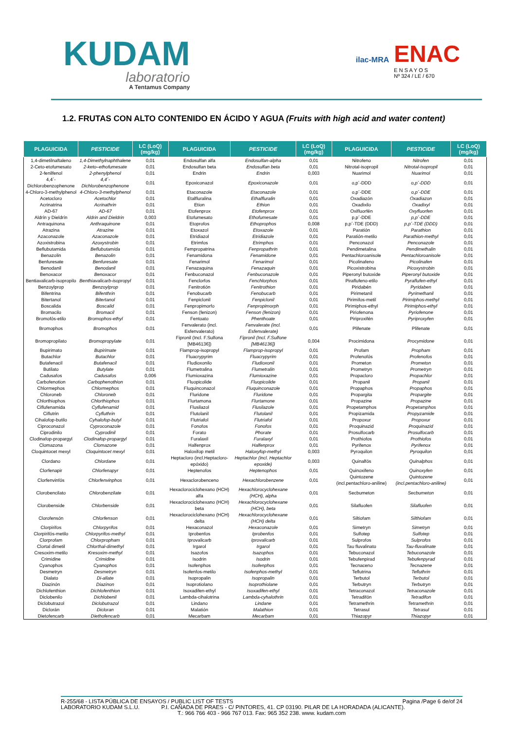KUDAM
laboratorio
A Tentamus Company
ilac-MRA
ENAC
E N S A Y O S
Nº 324 / LE / 670
1.2. FRUTAS CON ALTO CONTENIDO EN ÁCIDO Y AGUA (Fruits with high acid and water content)
| PLAGUICIDA | PESTICIDE | LC (LoQ) (mg/kg) | PLAGUICIDA | PESTICIDE | LC (LoQ) (mg/kg) | PLAGUICIDA | PESTICIDE | LC (LoQ) (mg/kg) |
| --- | --- | --- | --- | --- | --- | --- | --- | --- |
| 1,4-dimetilnaftaleno | 1,4-Dimethylnaphthalene | 0,01 | Endosulfan alfa | Endosulfan-alpha | 0,01 | Nitrofeno | Nitrofen | 0,01 |
| 2-Ceto-etofumesato | 2-keto–ethofumesate | 0,01 | Endosulfan beta | Endosulfan beta | 0,01 | Nitrotal-isopropil | Nitrotal-isopropil | 0,01 |
| 2-fenilfenol | 2-phenylphenol | 0,01 | Endrin | Endrin | 0,003 | Nuarimol | Nuarimol | 0,01 |
| 4,4´-Dichlorobenzophenone | 4,4´-Dichlorobenzophenone | 0,01 | Epoxiconazol | Epoxiconazole | 0,01 | o,p´-DDD | o,p´-DDD | 0,01 |
| 4-Chloro-3-methylphenol | 4-Chloro-3-methylphenol | 0,01 | Etaconazole | Etaconazole | 0,01 | o,p´-DDE | o,p´-DDE | 0,01 |
| Acetocloro | Acetochlor | 0,01 | Etalfluralina | Ethalfluralin | 0,01 | Oxadiazón | Oxadiazon | 0,01 |
| Acrinatrina | Acrinathrin | 0,01 | Etion | Ethion | 0,01 | Oxadixilo | Oxadixyl | 0,01 |
| AD-67 | AD-67 | 0,01 | Etofenprox | Etofenprox | 0,01 | Oxifluorfén | Oxyfluorfen | 0,01 |
| Aldrín y Dieldrín | Aldrin and Dieldrin | 0,003 | Etofumesato | Ethofumesate | 0,01 | p,p´-DDE | p,p´-DDE | 0,01 |
| Antraquinona | Anthraquinone | 0,01 | Etoprofos | Ethoprophos | 0,008 | p,p´-TDE (DDD) | p,p´-TDE (DDD) | 0,01 |
| Atrazina | Atrazine | 0,01 | Etoxazol | Etoxazole | 0,01 | Paratión | Parathion | 0,01 |
| Azaconazole | Azaconazole | 0,01 | Etridiazol | Etridiazole | 0,01 | Paratión-metilo | Parathion-methyl | 0,01 |
| Azoxistrobina | Azoxystrobin | 0,01 | Etrimfos | Etrimphos | 0,01 | Penconazol | Penconazole | 0,01 |
| Beflubutamida | Beflubutamida | 0,01 | Fempropatrina | Fenpropathrin | 0,01 | Pendimetalina | Pendimethalin | 0,01 |
| Benazolin | Benazolin | 0,01 | Fenamidona | Fenamidone | 0,01 | Pentachloroanisole | Pentachloroanisole | 0,01 |
| Benfuresate | Benfuresate | 0,01 | Fenarimol | Fenarimol | 0,01 | Picolinafeno | Picolinafen | 0,01 |
| Benodanil | Benodanil | 0,01 | Fenazaquina | Fenazaquin | 0,01 | Picoxistrobina | Picoxystrobin | 0,01 |
| Benoxacor | Benoxacor | 0,01 | Fenbuconazol | Fenbuconazole | 0,01 | Piperonyl butoxide | Piperonyl butoxide | 0,01 |
| Bentiavalicarb-isopropilo | Benthiavalicarb-isopropyl | 0,01 | Fenclorfos | Fenchlorphos | 0,01 | Piraflufeno-etilo | Pyraflufen-ethyl | 0,01 |
| Benzoylprop | Benzoylprop | 0,01 | Fenitrotión | Fenitrothion | 0,01 | Piridabén | Pyridaben | 0,01 |
| Bifentrina | Bifenthrin | 0,01 | Fenobucarb | Fenobucarb | 0,01 | Pirimetanil | Pyrimethanil | 0,01 |
| Bitertanol | Bitertanol | 0,01 | Fenpiclonil | Fenpiclonil | 0,01 | Pirimifos-metil | Pirimiphos-methyl | 0,01 |
| Boscalida | Boscalid | 0,01 | Fenpropimorfo | Fenpropimorph | 0,01 | Pirimiphos-ethyl | Pirimiphos-ethyl | 0,01 |
| Bromacilo | Bromacil | 0,01 | Fenson (fenizon) | Fenson (fenizon) | 0,01 | Piriofenona | Pyriofenone | 0,01 |
| Bromofós-etilo | Bromophos-ethyl | 0,01 | Fentoato | Phenthoate | 0,01 | Piriproxifén | Pyriproxyfen | 0,01 |
| Bromophos | Bromophos | 0,01 | Fenvalerato (incl. Esfenvalerato) | Fenvalerate (incl. Esfenvalerate) | 0,01 | Plifenate | Plifenate | 0,01 |
| Bromopropilato | Bromopropylate | 0,01 | Fipronil (Incl. F.Sulfona [MB46136]) | Fipronil (Incl. F.Sulfone [MB46136]) | 0,004 | Procimidona | Procymidone | 0,01 |
| Bupirimato | Bupirimate | 0,01 | Flamprop-isopropyl | Flamprop-isopropyl | 0,01 | Profam | Propham | 0,01 |
| Butachlor | Butachlor | 0,01 | Fluacrypyrim | Fluacrypyrim | 0,01 | Profenofós | Profenofos | 0,01 |
| Butafenacil | Butafenacil | 0,01 | Fludioxonilo | Fludioxonil | 0,01 | Prometon | Prometon | 0,01 |
| Butilato | Butylate | 0,01 | Flumetralina | Flumetralin | 0,01 | Prometryn | Prometryn | 0,01 |
| Cadusafos | Cadusafos | 0,006 | Flumioxazina | Flumioxazine | 0,01 | Propacloro | Propachlor | 0,01 |
| Carbofenotion | Carbophenothion | 0,01 | Fluopicolide | Fluopicolide | 0,01 | Propanil | Propanil | 0,01 |
| Chlormephos | Chlormephos | 0,01 | Fluquinconazol | Fluquinconazole | 0,01 | Propaphos | Propaphos | 0,01 |
| Chloroneb | Chloroneb | 0,01 | Fluridone | Fluridone | 0,01 | Propargita | Propargite | 0,01 |
| Chlorthiophos | Chlorthiophos | 0,01 | Flurtamona | Flurtamone | 0,01 | Propazine | Propazine | 0,01 |
| Ciflufenamida | Cyflufenamid | 0,01 | Flusilazol | Flusilazole | 0,01 | Propetamphos | Propetamphos | 0,01 |
| Ciflutrin | Cyfluthrin | 0,01 | Flutolanil | Flutolanil | 0,01 | Propizamida | Propyzamide | 0,01 |
| Cihalofop-butilo | Cyhalofop-butyl | 0,01 | Flutriafol | Flutriafol | 0,01 | Propoxur | Propoxur | 0,01 |
| Ciproconazol | Cyproconazole | 0,01 | Fonofos | Fonofos | 0,01 | Proquinazid | Proquinazid | 0,01 |
| Ciprodinilo | Cyprodinil | 0,01 | Forato | Phorate | 0,01 | Prosulfocarb | Prosulfocarb | 0,01 |
| Clodinafop-propargyl | Clodinafop-propargyl | 0,01 | Furalaxil | Furalaxyl | 0,01 | Prothiofos | Prothiofos | 0,01 |
| Clomazona | Clomazone | 0,01 | Halfenprox | Halfenprox | 0,01 | Pyrifenox | Pyrifenox | 0,01 |
| Cloquintocet mexyl | Cloquintocet mexyl | 0,01 | Haloxifop metil | Haloxyfop-methyl | 0,003 | Pyroquilon | Pyroquilon | 0,01 |
| Clordano | Chlordane | 0,01 | Heptacloro (incl.Heptacloro-epóxido) | Heptachlor (incl. Heptachlor epoxide) | 0,003 | Quinalfós | Quinalphos | 0,01 |
| Clorfenapir | Chlorfenapyr | 0,01 | Heptenofos | Heptenophos | 0,01 | Quinoxifeno | Quinoxyfen | 0,01 |
| Clorfenvinfós | Chlorfenvinphos | 0,01 | Hexaclorobenceno | Hexachlorobenzene | 0,01 | Quintozene (incl.pentachloro-aniline) | Quintozene (incl.pentachloro-aniline) | 0,01 |
| Clorobencilato | Chlorobenzilate | 0,01 | Hexaclorociclohexano (HCH) alfa | Hexachlorocyclohexane (HCH), alpha | 0,01 | Secbumeton | Secbumeton | 0,01 |
| Clorobenside | Chlorbenside | 0,01 | Hexaclorociclohexano (HCH) beta | Hexachlorocyclohexane (HCH), beta | 0,01 | Silafluofen | Silafluofen | 0,01 |
| Clorofensón | Chlorfenson | 0,01 | Hexaclorociclohexano (HCH) delta | Hexachlorocyclohexane (HCH) delta | 0,01 | Siltiofam | Silthiofam | 0,01 |
| Clorpirifos | Chlorpyrifos | 0,01 | Hexaconazol | Hexaconazole | 0,01 | Simetryn | Simetryn | 0,01 |
| Clorpirifós-metilo | Chlorpyrifos-methyl | 0,01 | Iprobenfos | Iprobenfos | 0,01 | Sulfotep | Sulfotep | 0,01 |
| Clorprofam | Chlorpropham | 0,01 | Iprovalicarb | Iprovalicarb | 0,01 | Sulprofos | Sulprofos | 0,01 |
| Clortal dimetil | Chlorthal-dimethyl | 0,01 | Irgarol | Irgarol | 0,01 | Tau fluvalinato | Tau-fluvalinate | 0,01 |
| Cresoxim-metilo | Kresoxim-methyl | 0,01 | Isazofos | Isazophos | 0,01 | Tebuconazol | Tebuconazole | 0,01 |
| Crimidine | Crimidine | 0,01 | Isodrin | Isodrin | 0,01 | Tebufenpirad | Tebufenpyrad | 0,01 |
| Cyanophos | Cyanophos | 0,01 | Isofenphos | Isofenphos | 0,01 | Tecnaceno | Tecnazene | 0,01 |
| Desmetryn | Desmetryn | 0,01 | Isofenfos-metilo | Isofenphos-methyl | 0,01 | Teflutrina | Tefluthrin | 0,01 |
| Dialato | Di-allate | 0,01 | Isopropalin | Isopropalin | 0,01 | Terbutol | Terbutol | 0,01 |
| Diazinón | Diazinon | 0,01 | Isoprotiolano | Isoprothiolane | 0,01 | Terbutryn | Terbutryn | 0,01 |
| Dichlofenthion | Dichlofenthion | 0,01 | Isoxadifen-ethyl | Isoxadifen-ethyl | 0,01 | Tetraconazol | Tetraconazole | 0,01 |
| Diclobenilo | Dichlobenil | 0,01 | Lambda-cihalotrina | Lambda-cyhalothrin | 0,01 | Tetradifón | Tetradifon | 0,01 |
| Diclobutrazol | Diclobutrazol | 0,01 | Lindano | Lindane | 0,01 | Tetramethrin | Tetramethrin | 0,01 |
| Diclorán | Dicloran | 0,01 | Malatión | Malathion | 0,01 | Tetrasul | Tetrasul | 0,01 |
| Dietofencarb | Diethofencarb | 0,01 | Mecarbam | Mecarbam | 0,01 | Thiazopyr | Thiazopyr | 0,01 |
R-255/68 - LISTA PÚBLICA DE ENSAYOS / PUBLIC LIST OF TESTS Pagina /Page 6 de/of 24
LABORATORIO KUDAM S.L.U. P.I. CAÑADA DE PRAES - C/ PINTORES, 41. CP 03190. PILAR DE LA HORADADA (ALICANTE).
T.: 966 766 403 - 966 767 013. Fax: 965 352 238. www. kudam.com